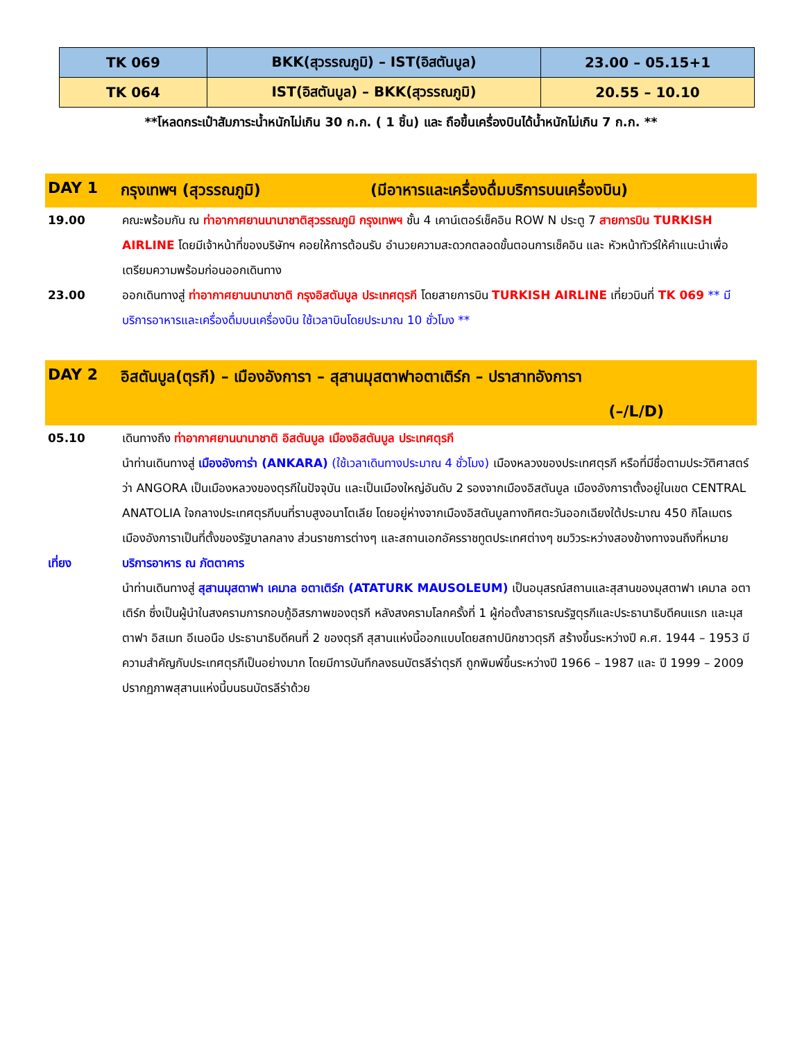| TK 069 | BKK(สุวรรณภูมิ) – IST(อิสตันบูล) | 23.00 – 05.15+1 |
| TK 064 | IST(อิสตันบูล) – BKK(สุวรรณภูมิ) | 20.55 – 10.10 |
**โหลดกระเป๋าสัมภาระน้ำหนักไม่เกิน 30 ก.ก. ( 1 ชิ้น) และ ถือขึ้นเครื่องบินได้น้ำหนักไม่เกิน 7 ก.ก. **
DAY 1 กรุงเทพฯ (สุวรรณภูมิ) (มีอาหารและเครื่องดื่มบริการบนเครื่องบิน)
19.00 คณะพร้อมกัน ณ ท่าอากาศยานนานาชาติสุวรรณภูมิ กรุงเทพฯ ชั้น 4 เคาน์เตอร์เช็คอิน ROW N ประตู 7 สายการบิน TURKISH AIRLINE โดยมีเจ้าหน้าที่ของบริษัทฯ คอยให้การต้อนรับ อำนวยความสะดวกตลอดขั้นตอนการเช็คอิน และ หัวหน้าทัวร์ให้คำแนะนำเพื่อเตรียมความพร้อมก่อนออกเดินทาง
23.00 ออกเดินทางสู่ ท่าอากาศยานนานาชาติ กรุงอิสตันบูล ประเทศตุรกี โดยสายการบิน TURKISH AIRLINE เที่ยวบินที่ TK 069 ** มีบริการอาหารและเครื่องดื่มบนเครื่องบิน ใช้เวลาบินโดยประมาณ 10 ชั่วโมง **
DAY 2 อิสตันบูล(ตุรกี) – เมืองอังการา – สุสานมุสตาฟาอตาเติร์ก – ปราสาทอังการา
(–/L/D)
05.10 เดินทางถึง ท่าอากาศยานนานาชาติ อิสตันบูล เมืองอิสตันบูล ประเทศตุรกี
นำท่านเดินทางสู่ เมืองอังการ่า (ANKARA) (ใช้เวลาเดินทางประมาณ 4 ชั่วโมง) เมืองหลวงของประเทศตุรกี หรือที่มีชื่อตามประวัติศาสตร์ว่า ANGORA เป็นเมืองหลวงของตุรกีในปัจจุบัน และเป็นเมืองใหญ่อันดับ 2 รองจากเมืองอิสตันบูล เมืองอังการาตั้งอยู่ในเขต CENTRAL ANATOLIA ใจกลางประเทศตุรกีบนที่ราบสูงอนาโตเลีย โดยอยู่ห่างจากเมืองอิสตันบูลทางทิศตะวันออกเฉียงใต้ประมาณ 450 กิโลเมตร เมืองอังการาเป็นที่ตั้งของรัฐบาลกลาง ส่วนราชการต่างๆ และสถานเอกอัครราชทูตประเทศต่างๆ ชมวิวระหว่างสองข้างทางจนถึงที่หมาย
เที่ยง บริการอาหาร ณ ภัตตาคาร
นำท่านเดินทางสู่ สุสานมุสตาฟา เคมาล อตาเติร์ก (ATATURK MAUSOLEUM) เป็นอนุสรณ์สถานและสุสานของมุสตาฟา เคมาล อตาเติร์ก ซึ่งเป็นผู้นำในสงครามการกอบกู้อิสรภาพของตุรกี หลังสงครามโลกครั้งที่ 1 ผู้ก่อตั้งสาธารณรัฐตุรกีและประธานาธิบดีคนแรก และมุสตาฟา อิสเมท อีเนอนือ ประธานาธิบดีคนที่ 2 ของตุรกี สุสานแห่งนี้ออกแบบโดยสถาปนิกชาวตุรกี สร้างขึ้นระหว่างปี ค.ศ. 1944 – 1953 มีความสำคัญกับประเทศตุรกีเป็นอย่างมาก โดยมีการบันทึกลงธนบัตรลีร่าตุรกี ถูกพิมพ์ขึ้นระหว่างปี 1966 – 1987 และ ปี 1999 – 2009 ปรากฏภาพสุสานแห่งนี้บนธนบัตรลีร่าด้วย